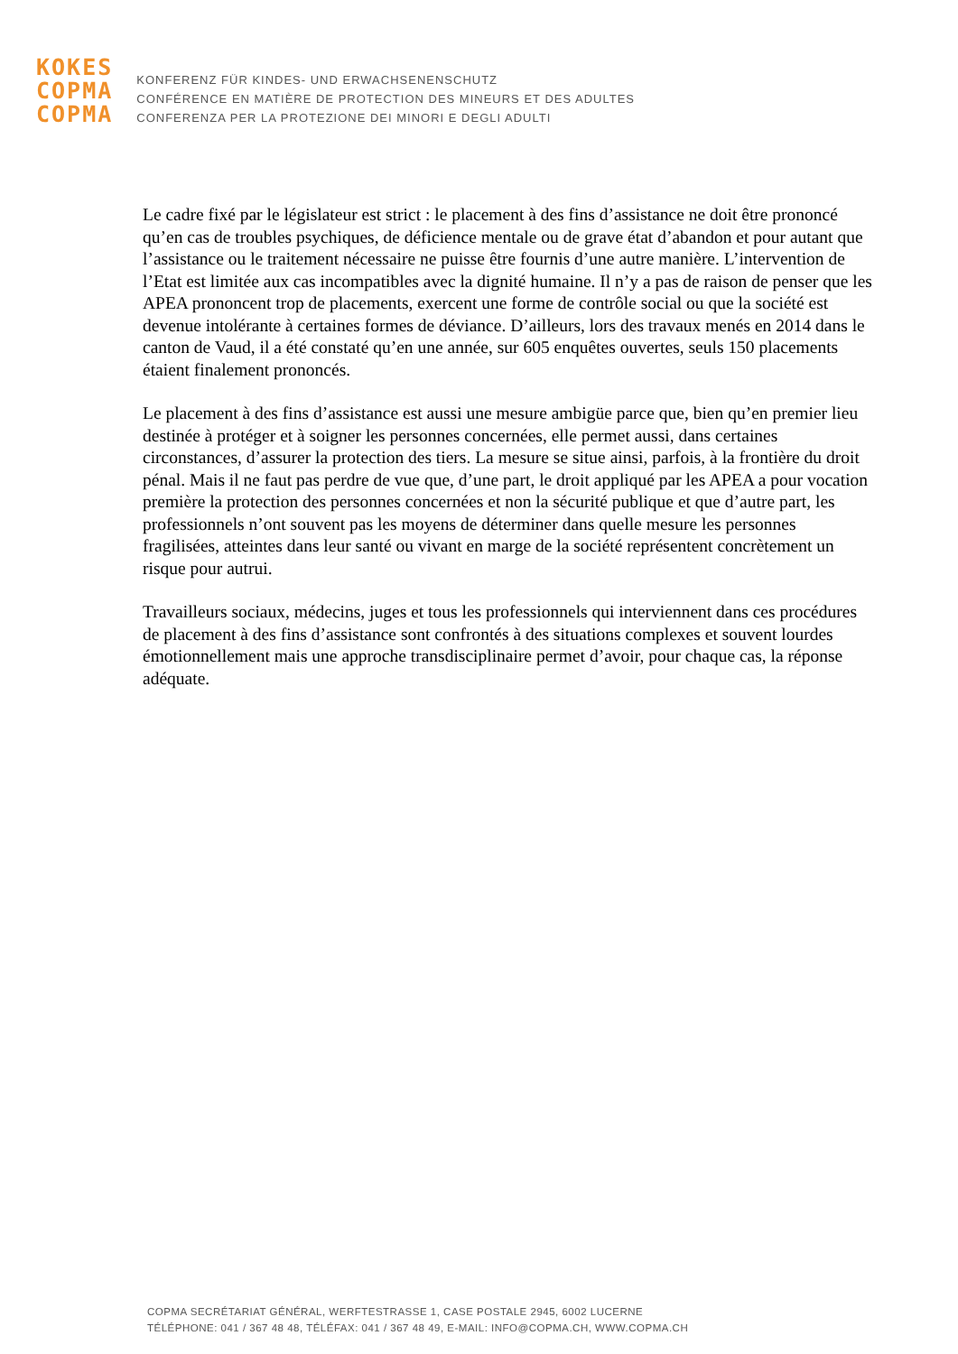KOKES
COPMA
COPMA
KONFERENZ FÜR KINDES- UND ERWACHSENENSCHUTZ
CONFÉRENCE EN MATIÈRE DE PROTECTION DES MINEURS ET DES ADULTES
CONFERENZA PER LA PROTEZIONE DEI MINORI E DEGLI ADULTI
Le cadre fixé par le législateur est strict : le placement à des fins d’assistance ne doit être prononcé qu’en cas de troubles psychiques, de déficience mentale ou de grave état d’abandon et pour autant que l’assistance ou le traitement nécessaire ne puisse être fournis d’une autre manière. L’intervention de l’Etat est limitée aux cas incompatibles avec la dignité humaine. Il n’y a pas de raison de penser que les APEA prononcent trop de placements, exercent une forme de contrôle social ou que la société est devenue intolérante à certaines formes de déviance. D’ailleurs, lors des travaux menés en 2014 dans le canton de Vaud, il a été constaté qu’en une année, sur 605 enquêtes ouvertes, seuls 150 placements étaient finalement prononcés.
Le placement à des fins d’assistance est aussi une mesure ambigüe parce que, bien qu’en premier lieu destinée à protéger et à soigner les personnes concernées, elle permet aussi, dans certaines circonstances, d’assurer la protection des tiers. La mesure se situe ainsi, parfois, à la frontière du droit pénal. Mais il ne faut pas perdre de vue que, d’une part, le droit appliqué par les APEA a pour vocation première la protection des personnes concernées et non la sécurité publique et que d’autre part, les professionnels n’ont souvent pas les moyens de déterminer dans quelle mesure les personnes fragilisées, atteintes dans leur santé ou vivant en marge de la société représentent concrètement un risque pour autrui.
Travailleurs sociaux, médecins, juges et tous les professionnels qui interviennent dans ces procédures de placement à des fins d’assistance sont confrontés à des situations complexes et souvent lourdes émotionnellement mais une approche transdisciplinaire permet d’avoir, pour chaque cas, la réponse adéquate.
COPMA SECRÉTARIAT GÉNÉRAL, WERFTESTRASSE 1, CASE POSTALE 2945, 6002 LUCERNE
TÉLÉPHONE: 041 / 367 48 48, TÉLÉFAX: 041 / 367 48 49, E-MAIL: INFO@COPMA.CH, WWW.COPMA.CH